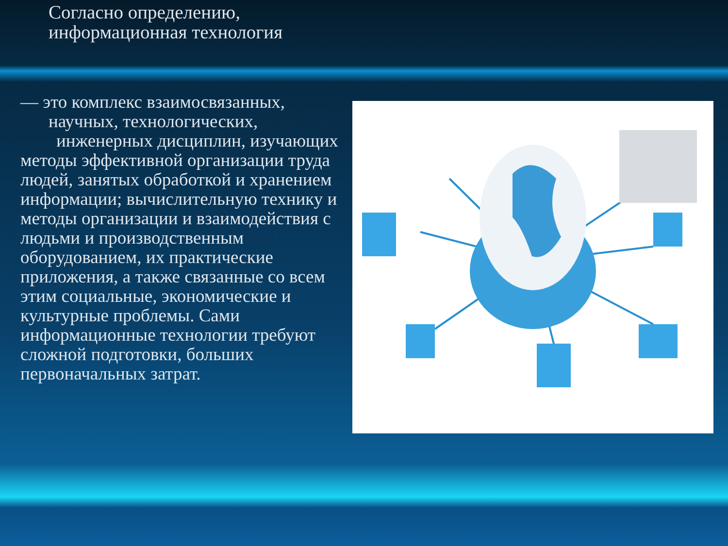Согласно определению,
информационная технология
— это комплекс взаимосвязанных,
научных, технологических,
инженерных дисциплин, изучающих методы эффективной организации труда людей, занятых обработкой и хранением информации; вычислительную технику и методы организации и взаимодействия с людьми и производственным оборудованием, их практические приложения, а также связанные со всем этим социальные, экономические и культурные проблемы. Сами информационные технологии требуют сложной подготовки, больших первоначальных затрат.